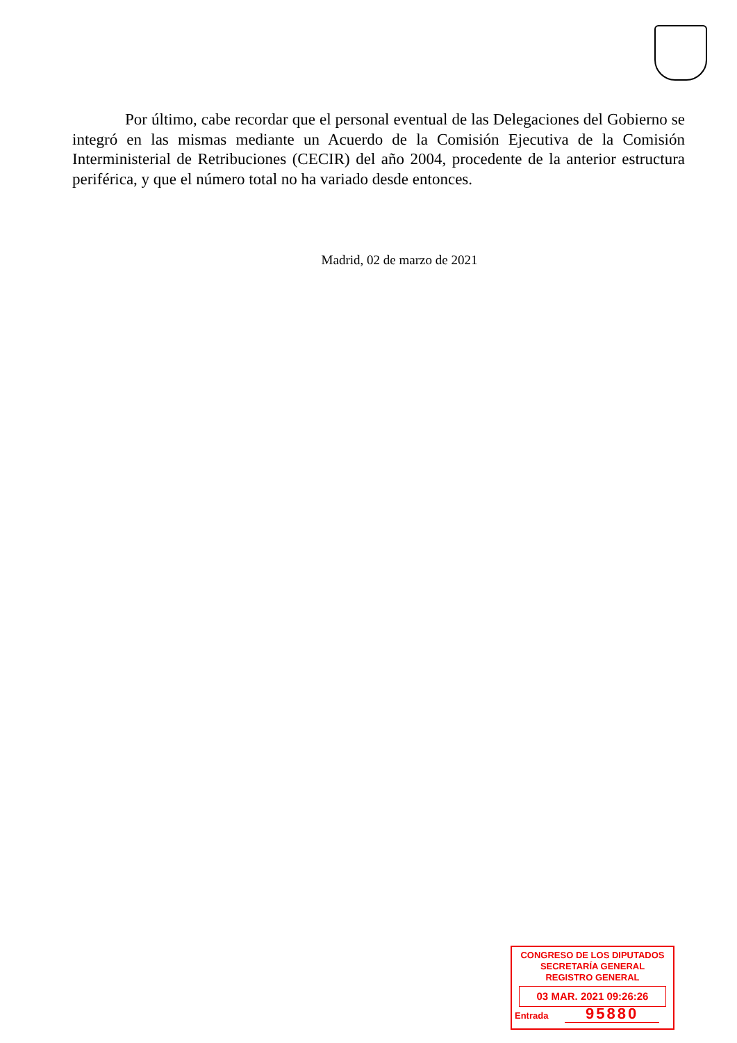Por último, cabe recordar que el personal eventual de las Delegaciones del Gobierno se integró en las mismas mediante un Acuerdo de la Comisión Ejecutiva de la Comisión Interministerial de Retribuciones (CECIR) del año 2004, procedente de la anterior estructura periférica, y que el número total no ha variado desde entonces.
Madrid, 02 de marzo de 2021
CONGRESO DE LOS DIPUTADOS
SECRETARÍA GENERAL
REGISTRO GENERAL
03 MAR. 2021 09:26:26
Entrada 95880